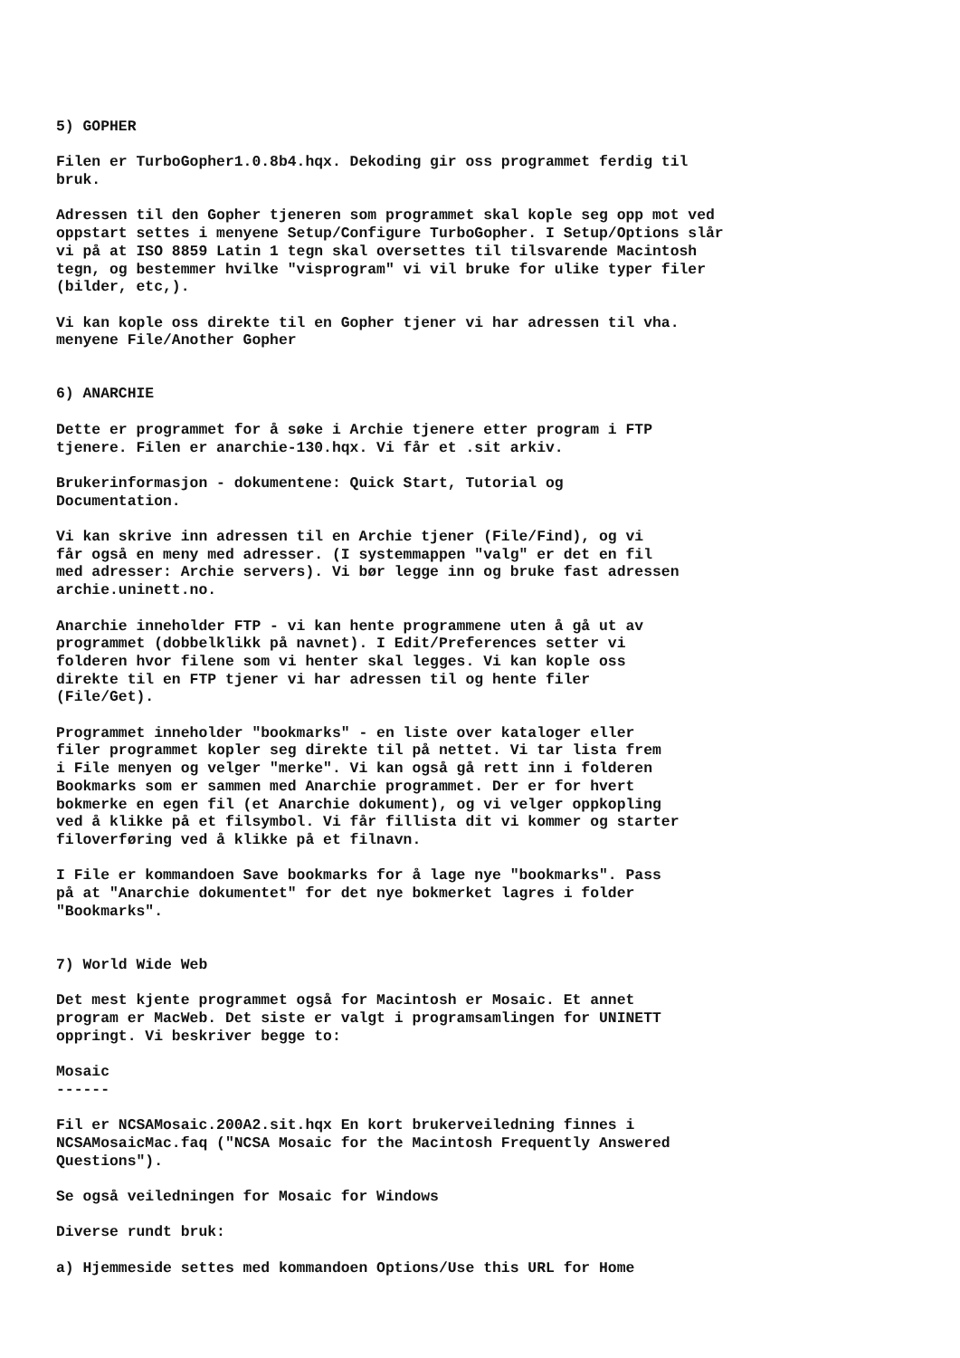5) GOPHER
Filen er TurboGopher1.0.8b4.hqx. Dekoding gir oss programmet ferdig til bruk.
Adressen til den Gopher tjeneren som programmet skal kople seg opp mot ved oppstart settes i menyene Setup/Configure TurboGopher. I Setup/Options slår vi på at ISO 8859 Latin 1 tegn skal oversettes til tilsvarende Macintosh tegn, og bestemmer hvilke "visprogram" vi vil bruke for ulike typer filer (bilder, etc,).
Vi kan kople oss direkte til en Gopher tjener vi har adressen til vha. menyene File/Another Gopher
6) ANARCHIE
Dette er programmet for å søke i Archie tjenere etter program i FTP tjenere. Filen er anarchie-130.hqx. Vi får et .sit arkiv.
Brukerinformasjon - dokumentene: Quick Start, Tutorial og Documentation.
Vi kan skrive inn adressen til en Archie tjener (File/Find), og vi får også en meny med adresser. (I systemmappen "valg" er det en fil med adresser: Archie servers). Vi bør legge inn og bruke fast adressen archie.uninett.no.
Anarchie inneholder FTP - vi kan hente programmene uten å gå ut av programmet (dobbelklikk på navnet). I Edit/Preferences setter vi folderen hvor filene som vi henter skal legges. Vi kan kople oss direkte til en FTP tjener vi har adressen til og hente filer (File/Get).
Programmet inneholder "bookmarks" - en liste over kataloger eller filer programmet kopler seg direkte til på nettet. Vi tar lista frem i File menyen og velger "merke". Vi kan også gå rett inn i folderen Bookmarks som er sammen med Anarchie programmet. Der er for hvert bokmerke en egen fil (et Anarchie dokument), og vi velger oppkopling ved å klikke på et filsymbol. Vi får fillista dit vi kommer og starter filoverføring ved å klikke på et filnavn.
I File er kommandoen Save bookmarks for å lage nye "bookmarks". Pass på at "Anarchie dokumentet" for det nye bokmerket lagres i folder "Bookmarks".
7) World Wide Web
Det mest kjente programmet også for Macintosh er Mosaic. Et annet program er MacWeb. Det siste er valgt i programsamlingen for UNINETT oppringt. Vi beskriver begge to:
Mosaic ------
Fil er NCSAMosaic.200A2.sit.hqx En kort brukerveiledning finnes i NCSAMosaicMac.faq ("NCSA Mosaic for the Macintosh Frequently Answered Questions").
Se også veiledningen for Mosaic for Windows
Diverse rundt bruk:
a) Hjemmeside settes med kommandoen Options/Use this URL for Home